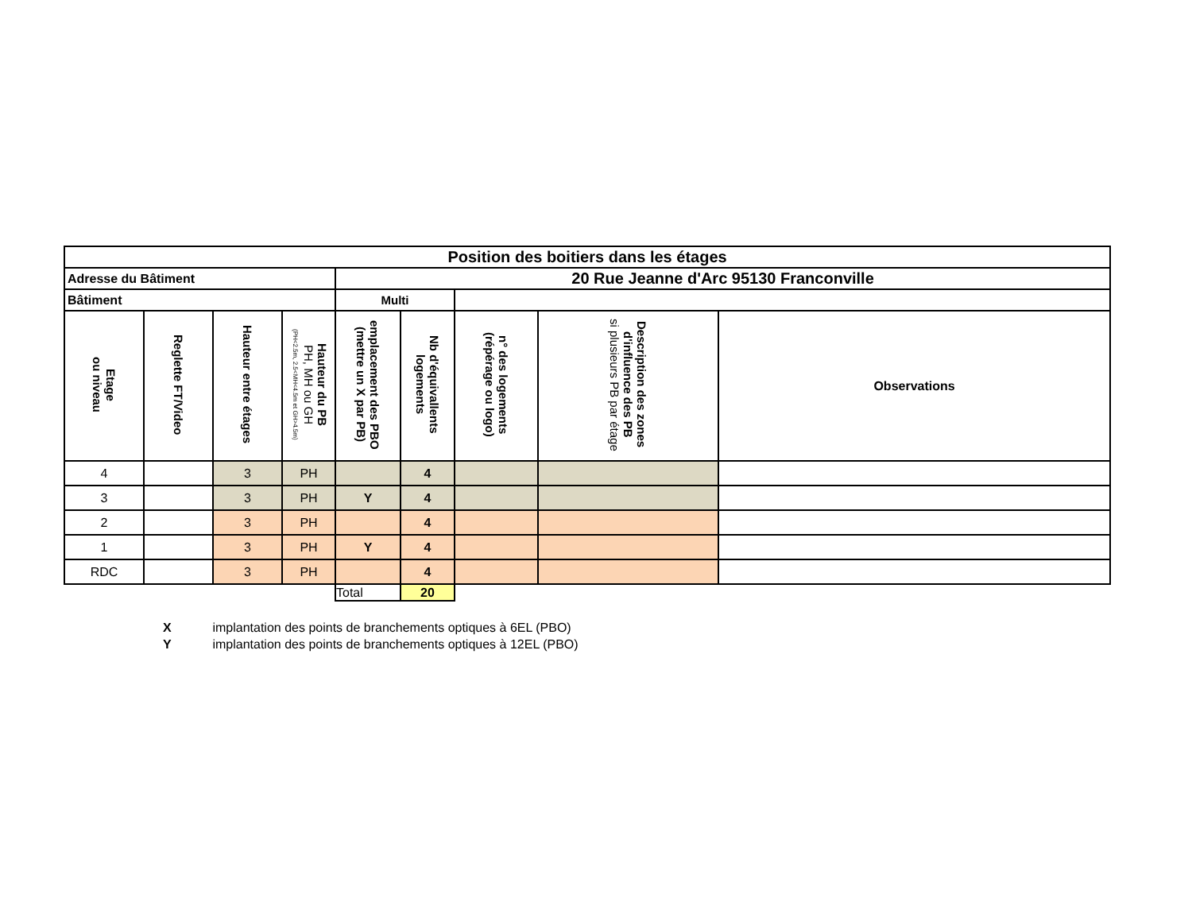| Position des boitiers dans les étages | | | | | | | | |
| Adresse du Bâtiment | | | | 20 Rue Jeanne d'Arc 95130 Franconville | | | | |
| Bâtiment | | | | Multi | | | | |
| Etage ou niveau | Reglette FT/Video | Hauteur entre étages | Hauteur du PB PH, MH ou GH (PH<2.5m, 2.5<MH<4.5m et GH>4.5m) | emplacement des PBO (mettre un X par PB) | Nb d'équivallents logements | n° des logements (répérage ou logo) | Description des zones d'influence des PB si plusieurs PB par étage | Observations |
| 4 | | 3 | PH | | 4 | | | |
| 3 | | 3 | PH | Y | 4 | | | |
| 2 | | 3 | PH | | 4 | | | |
| 1 | | 3 | PH | Y | 4 | | | |
| RDC | | 3 | PH | | 4 | | | |
| | | | | Total | 20 | | | |
X implantation des points de branchements optiques à 6EL (PBO)
Y implantation des points de branchements optiques à 12EL (PBO)